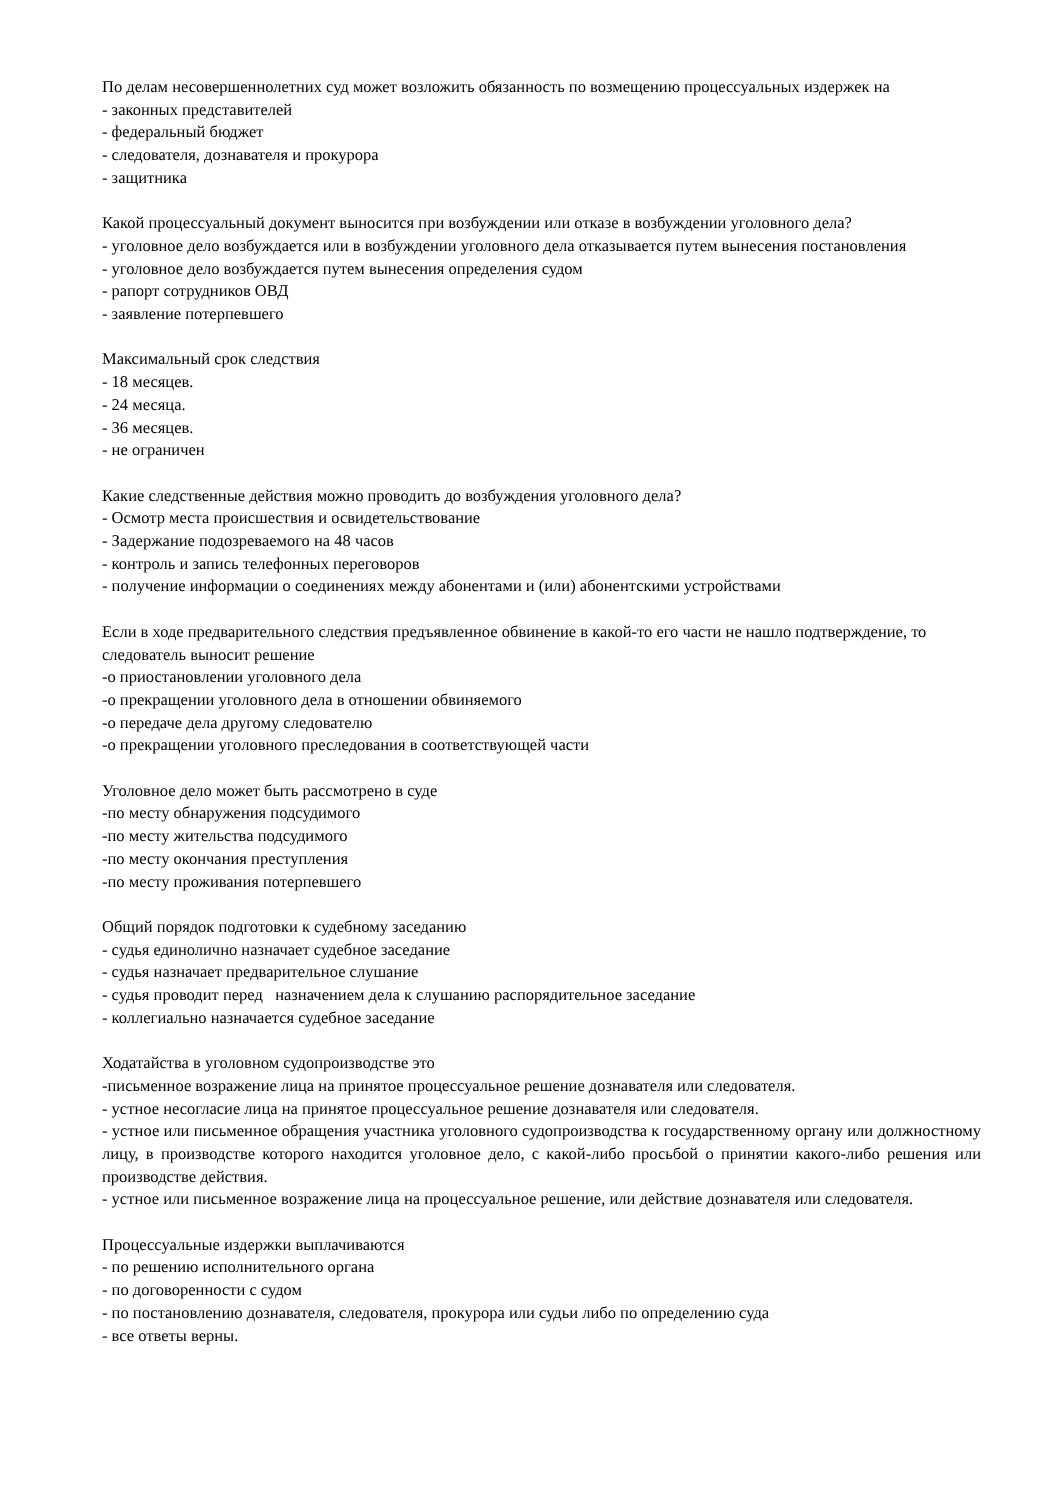По делам несовершеннолетних суд может возложить обязанность по возмещению процессуальных издержек на
- законных представителей
- федеральный бюджет
- следователя, дознавателя и прокурора
- защитника
Какой процессуальный документ выносится при возбуждении или отказе в возбуждении уголовного дела?
- уголовное дело возбуждается или в возбуждении уголовного дела отказывается путем вынесения постановления
- уголовное дело возбуждается путем вынесения определения судом
- рапорт сотрудников ОВД
- заявление потерпевшего
Максимальный срок следствия
- 18 месяцев.
- 24 месяца.
- 36 месяцев.
- не ограничен
Какие следственные действия можно проводить до возбуждения уголовного дела?
- Осмотр места происшествия и освидетельствование
- Задержание подозреваемого на 48 часов
- контроль и запись телефонных переговоров
- получение информации о соединениях между абонентами и (или) абонентскими устройствами
Если в ходе предварительного следствия предъявленное обвинение в какой-то его части не нашло подтверждение, то следователь выносит решение
-о приостановлении уголовного дела
-о прекращении уголовного дела в отношении обвиняемого
-о передаче дела другому следователю
-о прекращении уголовного преследования в соответствующей части
Уголовное дело может быть рассмотрено в суде
-по месту обнаружения подсудимого
-по месту жительства подсудимого
-по месту окончания преступления
-по месту проживания потерпевшего
Общий порядок подготовки к судебному заседанию
- судья единолично назначает судебное заседание
- судья назначает предварительное слушание
- судья проводит перед назначением дела к слушанию распорядительное заседание
- коллегиально назначается судебное заседание
Ходатайства в уголовном судопроизводстве это
-письменное возражение лица на принятое процессуальное решение дознавателя или следователя.
- устное несогласие лица на принятое процессуальное решение дознавателя или следователя.
- устное или письменное обращения участника уголовного судопроизводства к государственному органу или должностному лицу, в производстве которого находится уголовное дело, с какой-либо просьбой о принятии какого-либо решения или производстве действия.
- устное или письменное возражение лица на процессуальное решение, или действие дознавателя или следователя.
Процессуальные издержки выплачиваются
- по решению исполнительного органа
- по договоренности с судом
- по постановлению дознавателя, следователя, прокурора или судьи либо по определению суда
- все ответы верны.